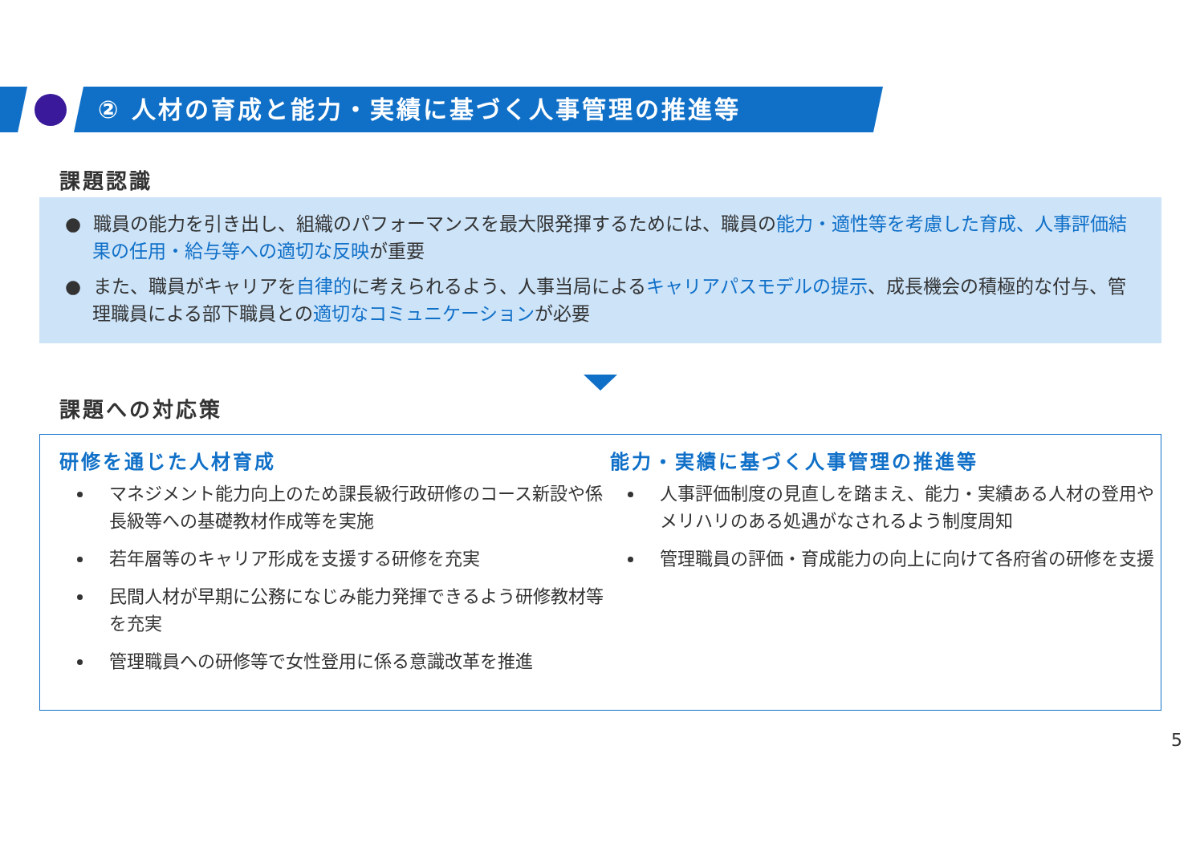② 人材の育成と能力・実績に基づく人事管理の推進等
課題認識
● 職員の能力を引き出し、組織のパフォーマンスを最大限発揮するためには、職員の能力・適性等を考慮した育成、人事評価結果の任用・給与等への適切な反映が重要
● また、職員がキャリアを自律的に考えられるよう、人事当局によるキャリアパスモデルの提示、成長機会の積極的な付与、管理職員による部下職員との適切なコミュニケーションが必要
課題への対応策
研修を通じた人材育成
マネジメント能力向上のため課長級行政研修のコース新設や係長級等への基礎教材作成等を実施
若年層等のキャリア形成を支援する研修を充実
民間人材が早期に公務になじみ能力発揮できるよう研修教材等を充実
管理職員への研修等で女性登用に係る意識改革を推進
能力・実績に基づく人事管理の推進等
人事評価制度の見直しを踏まえ、能力・実績ある人材の登用やメリハリのある処遇がなされるよう制度周知
管理職員の評価・育成能力の向上に向けて各府省の研修を支援
5